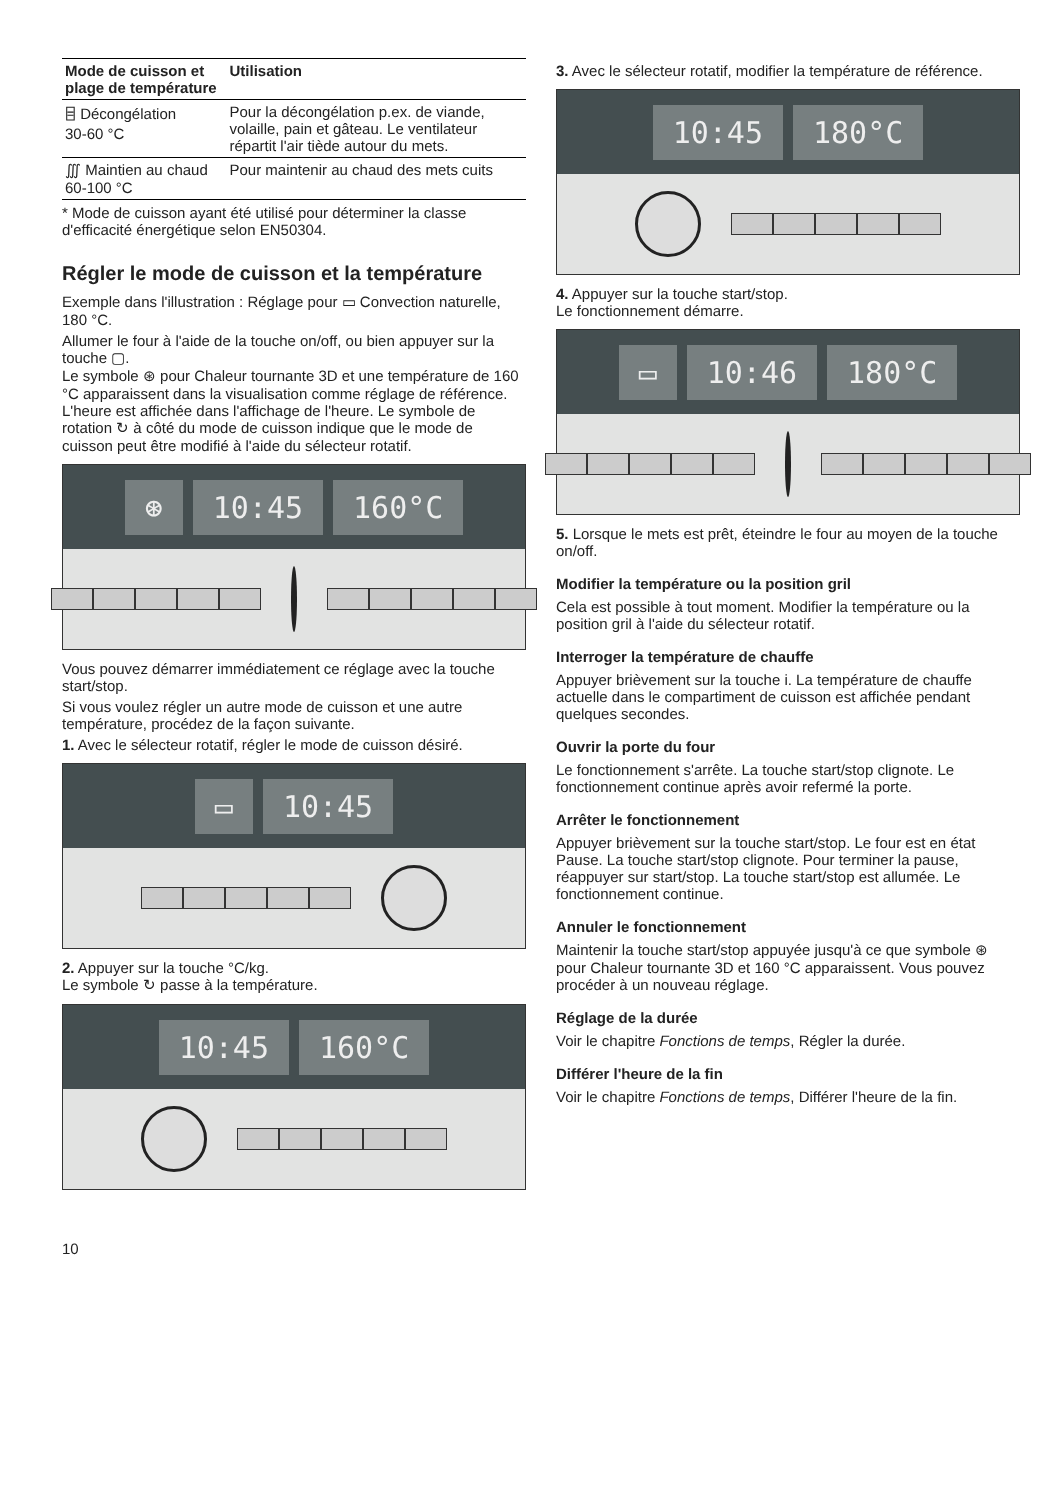| Mode de cuisson et plage de température | Utilisation |
| --- | --- |
| ⌸ Décongélation 30-60 °C | Pour la décongélation p.ex. de viande, volaille, pain et gâteau. Le ventilateur répartit l'air tiède autour du mets. |
| ∭ Maintien au chaud 60-100 °C | Pour maintenir au chaud des mets cuits |
* Mode de cuisson ayant été utilisé pour déterminer la classe d'efficacité énergétique selon EN50304.
Régler le mode de cuisson et la température
Exemple dans l'illustration : Réglage pour ▭ Convection naturelle, 180 °C.
Allumer le four à l'aide de la touche on/off, ou bien appuyer sur la touche ▢.
Le symbole ⊛ pour Chaleur tournante 3D et une température de 160 °C apparaissent dans la visualisation comme réglage de référence.
L'heure est affichée dans l'affichage de l'heure. Le symbole de rotation ↻ à côté du mode de cuisson indique que le mode de cuisson peut être modifié à l'aide du sélecteur rotatif.
⊛ 10:45 160°C
Vous pouvez démarrer immédiatement ce réglage avec la touche start/stop.
Si vous voulez régler un autre mode de cuisson et une autre température, procédez de la façon suivante.
1. Avec le sélecteur rotatif, régler le mode de cuisson désiré.
▭ 10:45
2. Appuyer sur la touche °C/kg.
Le symbole ↻ passe à la température.
10:45 160°C
10
3. Avec le sélecteur rotatif, modifier la température de référence.
10:45 180°C
4. Appuyer sur la touche start/stop.
Le fonctionnement démarre.
▭ 10:46 180°C
5. Lorsque le mets est prêt, éteindre le four au moyen de la touche on/off.
Modifier la température ou la position gril
Cela est possible à tout moment. Modifier la température ou la position gril à l'aide du sélecteur rotatif.
Interroger la température de chauffe
Appuyer brièvement sur la touche i. La température de chauffe actuelle dans le compartiment de cuisson est affichée pendant quelques secondes.
Ouvrir la porte du four
Le fonctionnement s'arrête. La touche start/stop clignote. Le fonctionnement continue après avoir refermé la porte.
Arrêter le fonctionnement
Appuyer brièvement sur la touche start/stop. Le four est en état Pause. La touche start/stop clignote. Pour terminer la pause, réappuyer sur start/stop. La touche start/stop est allumée. Le fonctionnement continue.
Annuler le fonctionnement
Maintenir la touche start/stop appuyée jusqu'à ce que symbole ⊛ pour Chaleur tournante 3D et 160 °C apparaissent. Vous pouvez procéder à un nouveau réglage.
Réglage de la durée
Voir le chapitre Fonctions de temps, Régler la durée.
Différer l'heure de la fin
Voir le chapitre Fonctions de temps, Différer l'heure de la fin.